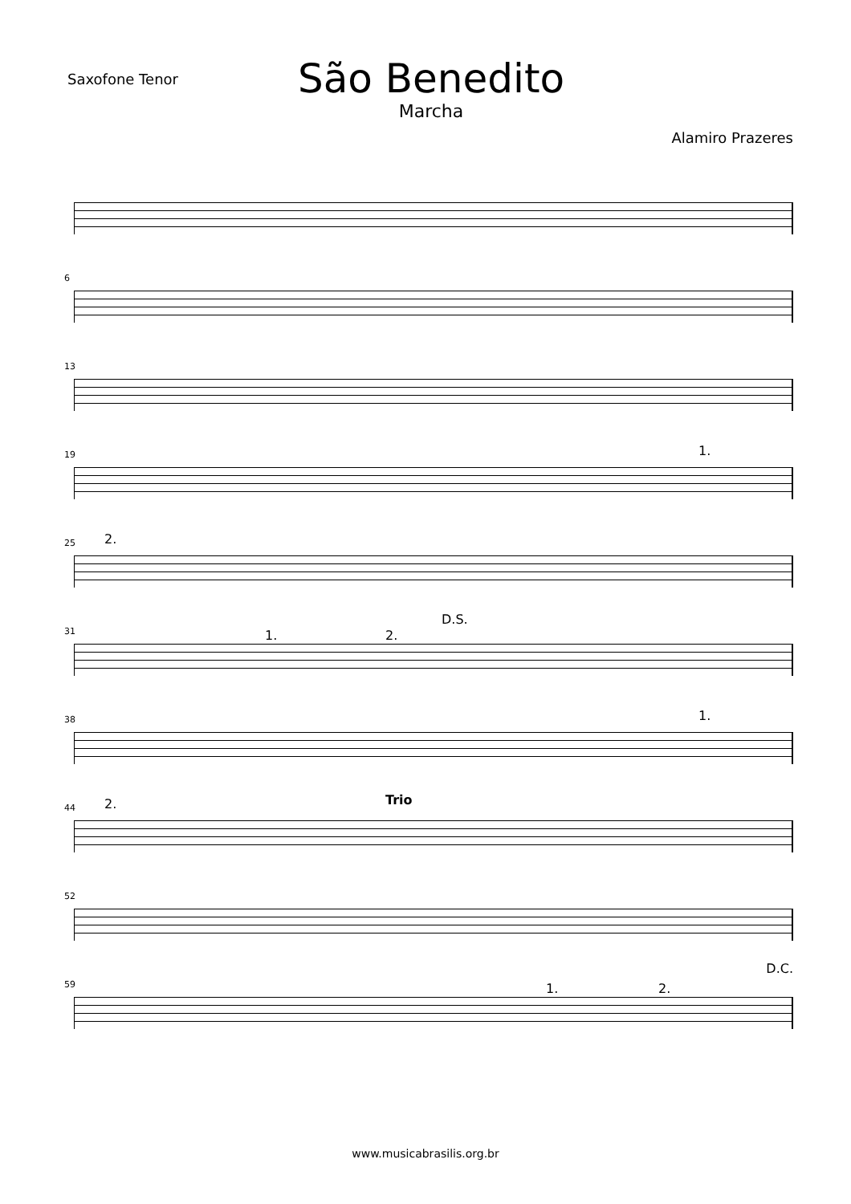Saxofone Tenor
São Benedito
Marcha
Alamiro Prazeres
6
13
19 1.
25 2.
31
D.S.
1. 2.
38 1.
44 2. Trio
52
59
D.C.
1. 2.
www.musicabrasilis.org.br